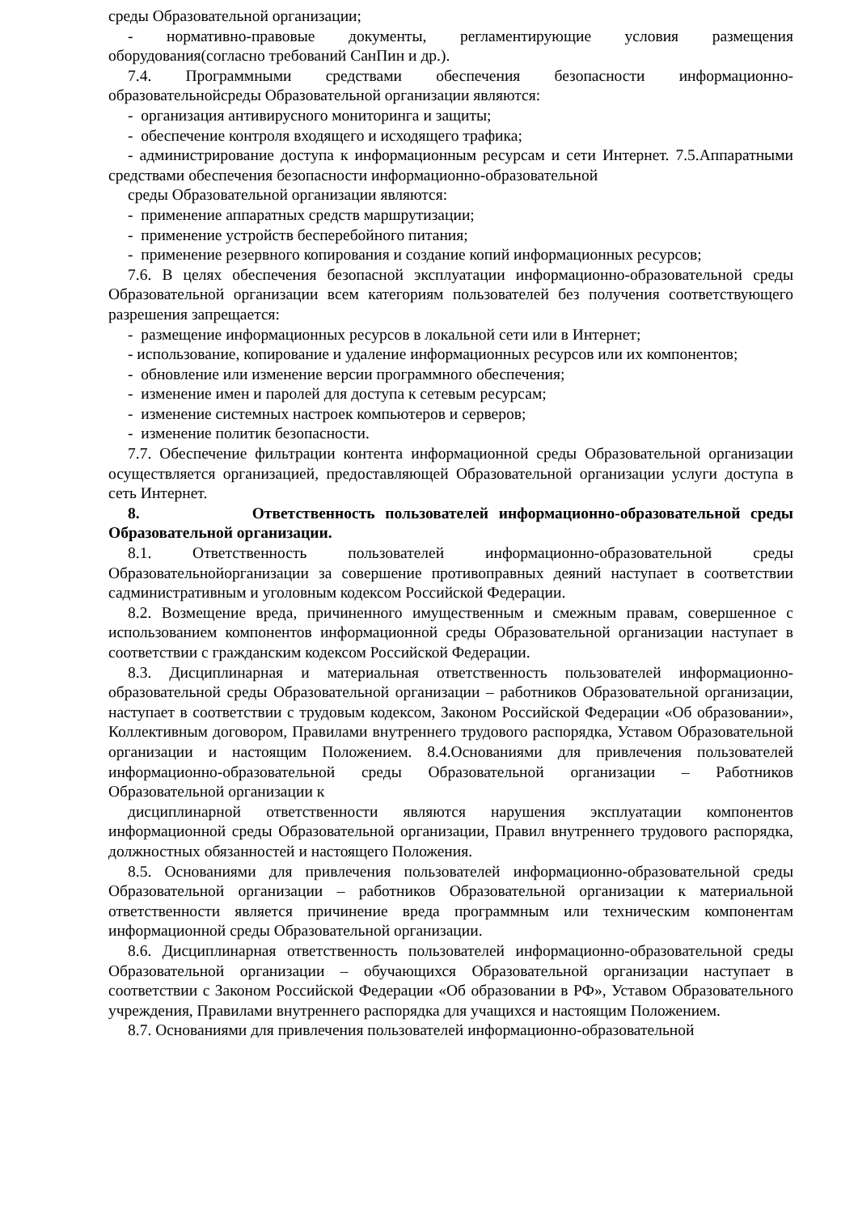среды Образовательной организации;
- нормативно-правовые документы, регламентирующие условия размещения оборудования(согласно требований СанПин и др.).
7.4. Программными средствами обеспечения безопасности информационно-образовательнойсреды Образовательной организации являются:
- организация антивирусного мониторинга и защиты;
- обеспечение контроля входящего и исходящего трафика;
- администрирование доступа к информационным ресурсам и сети Интернет. 7.5.Аппаратными средствами обеспечения безопасности информационно-образовательной
среды Образовательной организации являются:
- применение аппаратных средств маршрутизации;
- применение устройств бесперебойного питания;
- применение резервного копирования и создание копий информационных ресурсов;
7.6. В целях обеспечения безопасной эксплуатации информационно-образовательной среды Образовательной организации всем категориям пользователей без получения соответствующего разрешения запрещается:
- размещение информационных ресурсов в локальной сети или в Интернет;
- использование, копирование и удаление информационных ресурсов или их компонентов;
- обновление или изменение версии программного обеспечения;
- изменение имен и паролей для доступа к сетевым ресурсам;
- изменение системных настроек компьютеров и серверов;
- изменение политик безопасности.
7.7. Обеспечение фильтрации контента информационной среды Образовательной организации осуществляется организацией, предоставляющей Образовательной организации услуги доступа в сеть Интернет.
8. Ответственность пользователей информационно-образовательной среды Образовательной организации.
8.1. Ответственность пользователей информационно-образовательной среды Образовательнойорганизации за совершение противоправных деяний наступает в соответствии садминистративным и уголовным кодексом Российской Федерации.
8.2. Возмещение вреда, причиненного имущественным и смежным правам, совершенное с использованием компонентов информационной среды Образовательной организации наступает в соответствии с гражданским кодексом Российской Федерации.
8.3. Дисциплинарная и материальная ответственность пользователей информационно- образовательной среды Образовательной организации – работников Образовательной организации, наступает в соответствии с трудовым кодексом, Законом Российской Федерации «Об образовании», Коллективным договором, Правилами внутреннего трудового распорядка, Уставом Образовательной организации и настоящим Положением. 8.4.Основаниями для привлечения пользователей информационно-образовательной среды Образовательной организации – Работников Образовательной организации к
дисциплинарной ответственности являются нарушения эксплуатации компонентов информационной среды Образовательной организации, Правил внутреннего трудового распорядка, должностных обязанностей и настоящего Положения.
8.5. Основаниями для привлечения пользователей информационно-образовательной среды Образовательной организации – работников Образовательной организации к материальной ответственности является причинение вреда программным или техническим компонентам информационной среды Образовательной организации.
8.6. Дисциплинарная ответственность пользователей информационно-образовательной среды Образовательной организации – обучающихся Образовательной организации наступает в соответствии с Законом Российской Федерации «Об образовании в РФ», Уставом Образовательного учреждения, Правилами внутреннего распорядка для учащихся и настоящим Положением.
8.7. Основаниями для привлечения пользователей информационно-образовательной